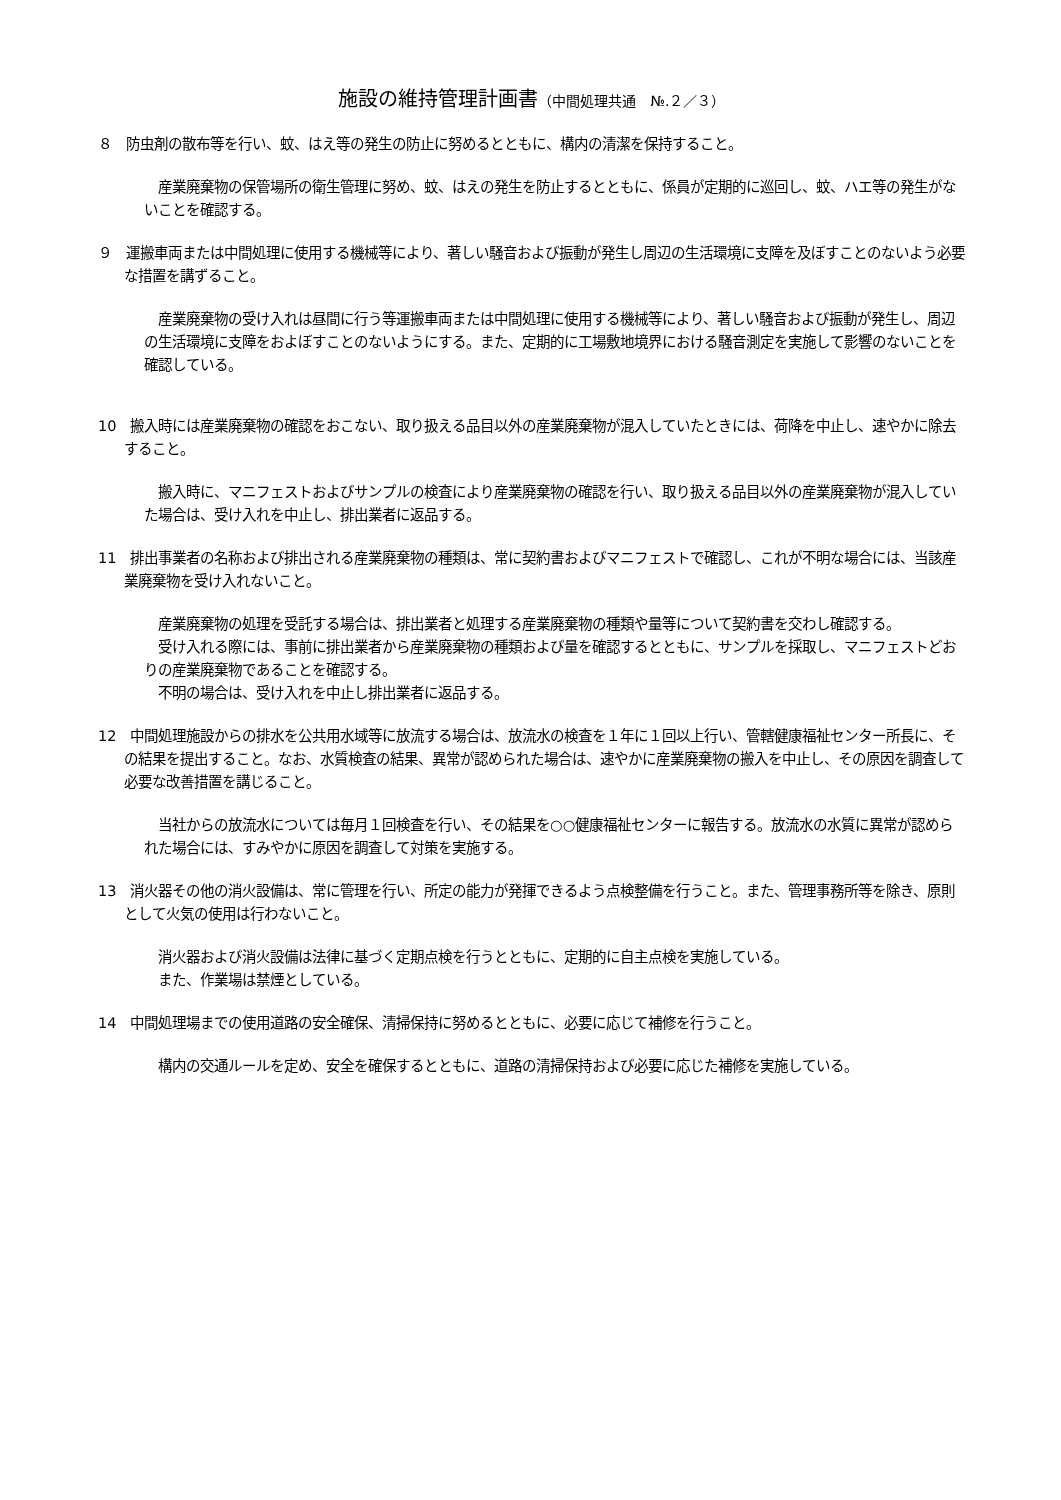施設の維持管理計画書（中間処理共通　№.２／３）
８　防虫剤の散布等を行い、蚊、はえ等の発生の防止に努めるとともに、構内の清潔を保持すること。
産業廃棄物の保管場所の衛生管理に努め、蚊、はえの発生を防止するとともに、係員が定期的に巡回し、蚊、ハエ等の発生がないことを確認する。
９　運搬車両または中間処理に使用する機械等により、著しい騒音および振動が発生し周辺の生活環境に支障を及ぼすことのないよう必要な措置を講ずること。
産業廃棄物の受け入れは昼間に行う等運搬車両または中間処理に使用する機械等により、著しい騒音および振動が発生し、周辺の生活環境に支障をおよぼすことのないようにする。また、定期的に工場敷地境界における騒音測定を実施して影響のないことを確認している。
10　搬入時には産業廃棄物の確認をおこない、取り扱える品目以外の産業廃棄物が混入していたときには、荷降を中止し、速やかに除去すること。
搬入時に、マニフェストおよびサンプルの検査により産業廃棄物の確認を行い、取り扱える品目以外の産業廃棄物が混入していた場合は、受け入れを中止し、排出業者に返品する。
11　排出事業者の名称および排出される産業廃棄物の種類は、常に契約書およびマニフェストで確認し、これが不明な場合には、当該産業廃棄物を受け入れないこと。
産業廃棄物の処理を受託する場合は、排出業者と処理する産業廃棄物の種類や量等について契約書を交わし確認する。
受け入れる際には、事前に排出業者から産業廃棄物の種類および量を確認するとともに、サンプルを採取し、マニフェストどおりの産業廃棄物であることを確認する。
不明の場合は、受け入れを中止し排出業者に返品する。
12　中間処理施設からの排水を公共用水域等に放流する場合は、放流水の検査を１年に１回以上行い、管轄健康福祉センター所長に、その結果を提出すること。なお、水質検査の結果、異常が認められた場合は、速やかに産業廃棄物の搬入を中止し、その原因を調査して必要な改善措置を講じること。
当社からの放流水については毎月１回検査を行い、その結果を○○健康福祉センターに報告する。放流水の水質に異常が認められた場合には、すみやかに原因を調査して対策を実施する。
13　消火器その他の消火設備は、常に管理を行い、所定の能力が発揮できるよう点検整備を行うこと。また、管理事務所等を除き、原則として火気の使用は行わないこと。
消火器および消火設備は法律に基づく定期点検を行うとともに、定期的に自主点検を実施している。
また、作業場は禁煙としている。
14　中間処理場までの使用道路の安全確保、清掃保持に努めるとともに、必要に応じて補修を行うこと。
構内の交通ルールを定め、安全を確保するとともに、道路の清掃保持および必要に応じた補修を実施している。